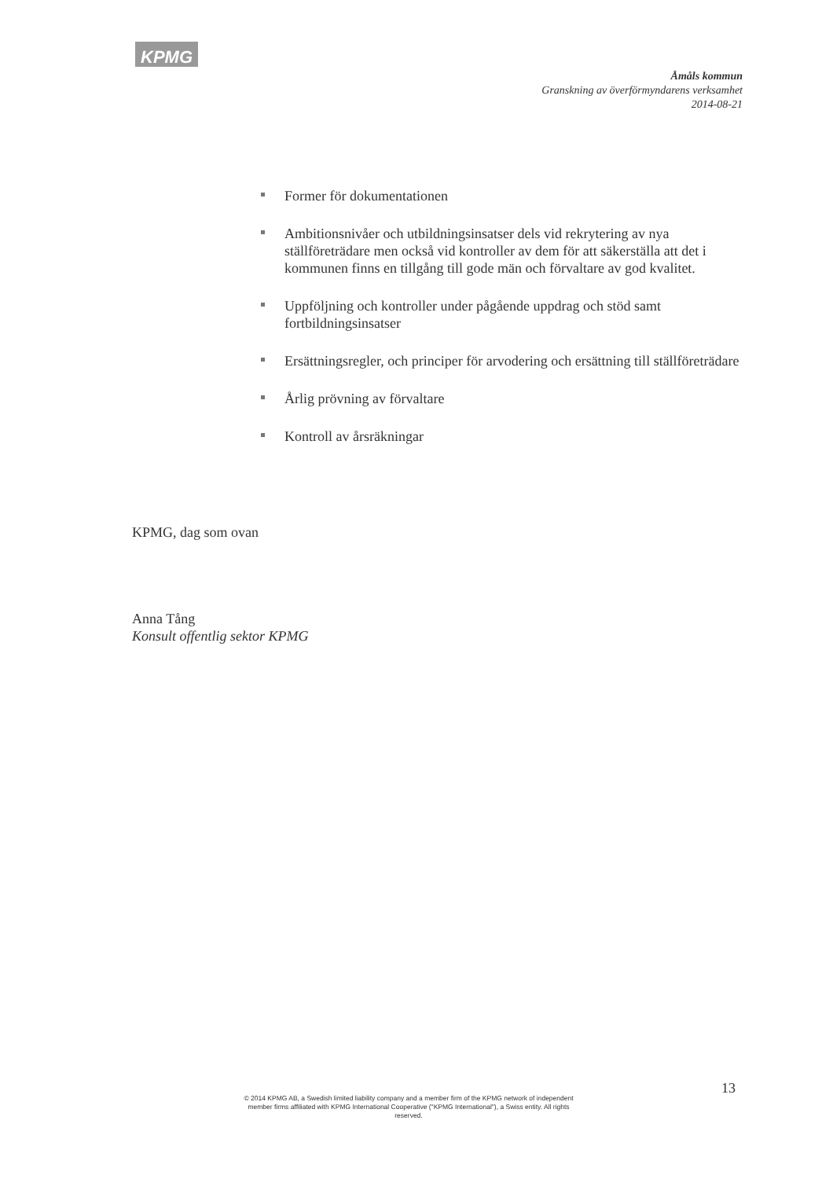KPMG
Åmåls kommun
Granskning av överförmyndarens verksamhet
2014-08-21
Former för dokumentationen
Ambitionsnivåer och utbildningsinsatser dels vid rekrytering av nya ställföreträdare men också vid kontroller av dem för att säkerställa att det i kommunen finns en tillgång till gode män och förvaltare av god kvalitet.
Uppföljning och kontroller under pågående uppdrag och stöd samt fortbildningsinsatser
Ersättningsregler, och principer för arvodering och ersättning till ställföreträdare
Årlig prövning av förvaltare
Kontroll av årsräkningar
KPMG, dag som ovan
Anna Tång
Konsult offentlig sektor KPMG
13
© 2014 KPMG AB, a Swedish limited liability company and a member firm of the KPMG network of independent member firms affiliated with KPMG International Cooperative ("KPMG International"), a Swiss entity. All rights reserved.